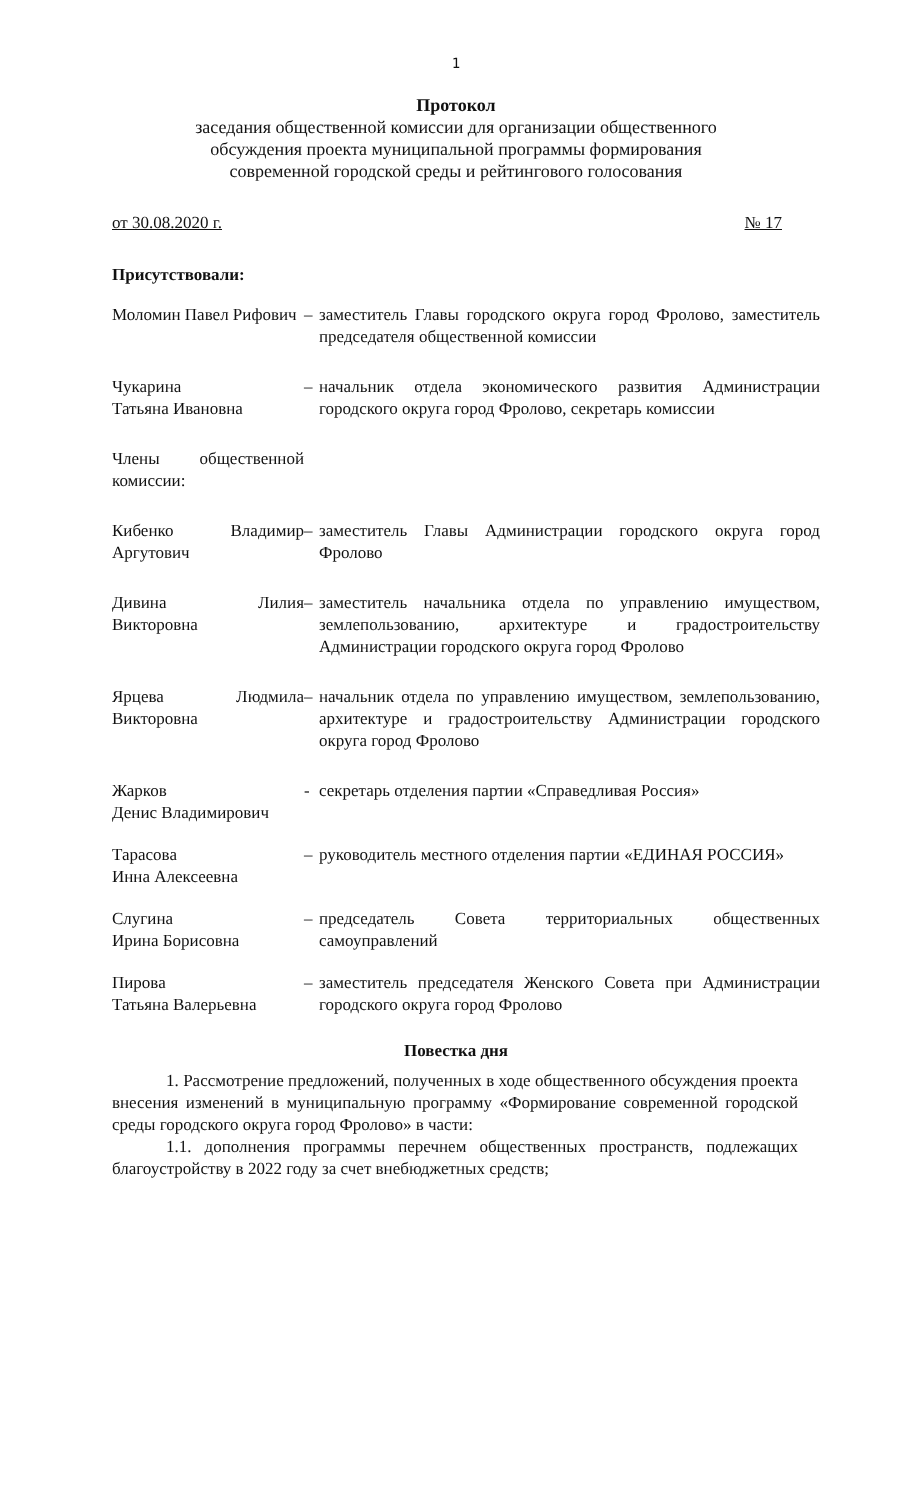1
Протокол
заседания общественной комиссии для организации общественного
обсуждения проекта муниципальной программы формирования
современной городской среды и рейтингового голосования
от 30.08.2020 г. № 17
Присутствовали:
Моломин Павел Рифович
– заместитель Главы городского округа город Фролово, заместитель председателя общественной комиссии
Чукарина
Татьяна Ивановна
– начальник отдела экономического развития Администрации городского округа город Фролово, секретарь комиссии
Члены общественной комиссии:
Кибенко Владимир Аргутович
– заместитель Главы Администрации городского округа город Фролово
Дивина Лилия Викторовна
– заместитель начальника отдела по управлению имуществом, землепользованию, архитектуре и градостроительству Администрации городского округа город Фролово
Ярцева Людмила Викторовна
– начальник отдела по управлению имуществом, землепользованию, архитектуре и градостроительству Администрации городского округа город Фролово
Жарков
Денис Владимирович
- секретарь отделения партии «Справедливая Россия»
Тарасова
Инна Алексеевна
– руководитель местного отделения партии «ЕДИНАЯ РОССИЯ»
Слугина
Ирина Борисовна
– председатель Совета территориальных общественных самоуправлений
Пирова
Татьяна Валерьевна
– заместитель председателя Женского Совета при Администрации городского округа город Фролово
Повестка дня
1. Рассмотрение предложений, полученных в ходе общественного обсуждения проекта внесения изменений в муниципальную программу «Формирование современной городской среды городского округа город Фролово» в части:
1.1. дополнения программы перечнем общественных пространств, подлежащих благоустройству в 2022 году за счет внебюджетных средств;